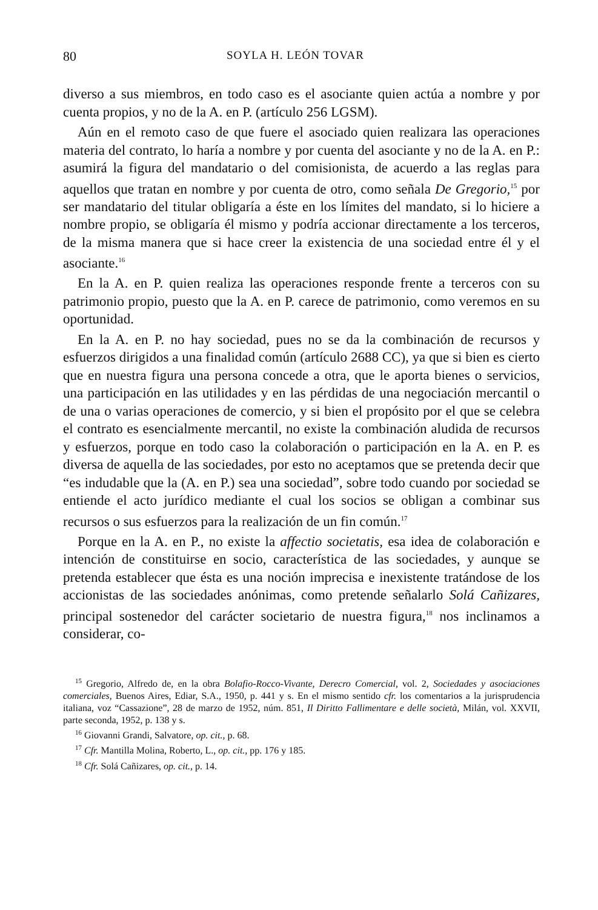80 SOYLA H. LEÓN TOVAR
diverso a sus miembros, en todo caso es el asociante quien actúa a nombre y por cuenta propios, y no de la A. en P. (artículo 256 LGSM).
Aún en el remoto caso de que fuere el asociado quien realizara las operaciones materia del contrato, lo haría a nombre y por cuenta del asociante y no de la A. en P.: asumirá la figura del mandatario o del comisionista, de acuerdo a las reglas para aquellos que tratan en nombre y por cuenta de otro, como señala De Gregorio,<sup>15</sup> por ser mandatario del titular obligaría a éste en los límites del mandato, si lo hiciere a nombre propio, se obligaría él mismo y podría accionar directamente a los terceros, de la misma manera que si hace creer la existencia de una sociedad entre él y el asociante.<sup>16</sup>
En la A. en P. quien realiza las operaciones responde frente a terceros con su patrimonio propio, puesto que la A. en P. carece de patrimonio, como veremos en su oportunidad.
En la A. en P. no hay sociedad, pues no se da la combinación de recursos y esfuerzos dirigidos a una finalidad común (artículo 2688 CC), ya que si bien es cierto que en nuestra figura una persona concede a otra, que le aporta bienes o servicios, una participación en las utilidades y en las pérdidas de una negociación mercantil o de una o varias operaciones de comercio, y si bien el propósito por el que se celebra el contrato es esencialmente mercantil, no existe la combinación aludida de recursos y esfuerzos, porque en todo caso la colaboración o participación en la A. en P. es diversa de aquella de las sociedades, por esto no aceptamos que se pretenda decir que “es indudable que la (A. en P.) sea una sociedad”, sobre todo cuando por sociedad se entiende el acto jurídico mediante el cual los socios se obligan a combinar sus recursos o sus esfuerzos para la realización de un fin común.<sup>17</sup>
Porque en la A. en P., no existe la affectio societatis, esa idea de colaboración e intención de constituirse en socio, característica de las sociedades, y aunque se pretenda establecer que ésta es una noción imprecisa e inexistente tratándose de los accionistas de las sociedades anónimas, como pretende señalarlo Solá Cañizares, principal sostenedor del carácter societario de nuestra figura,<sup>18</sup> nos inclinamos a considerar, co-
<sup>15</sup> Gregorio, Alfredo de, en la obra Bolafio-Rocco-Vivante, Derecro Comercial, vol. 2, Sociedades y asociaciones comerciales, Buenos Aires, Ediar, S.A., 1950, p. 441 y s. En el mismo sentido cfr. los comentarios a la jurisprudencia italiana, voz “Cassazione”, 28 de marzo de 1952, núm. 851, Il Diritto Fallimentare e delle società, Milán, vol. XXVII, parte seconda, 1952, p. 138 y s.
<sup>16</sup> Giovanni Grandi, Salvatore, op. cit., p. 68.
<sup>17</sup> Cfr. Mantilla Molina, Roberto, L., op. cit., pp. 176 y 185.
<sup>18</sup> Cfr. Solá Cañizares, op. cit., p. 14.